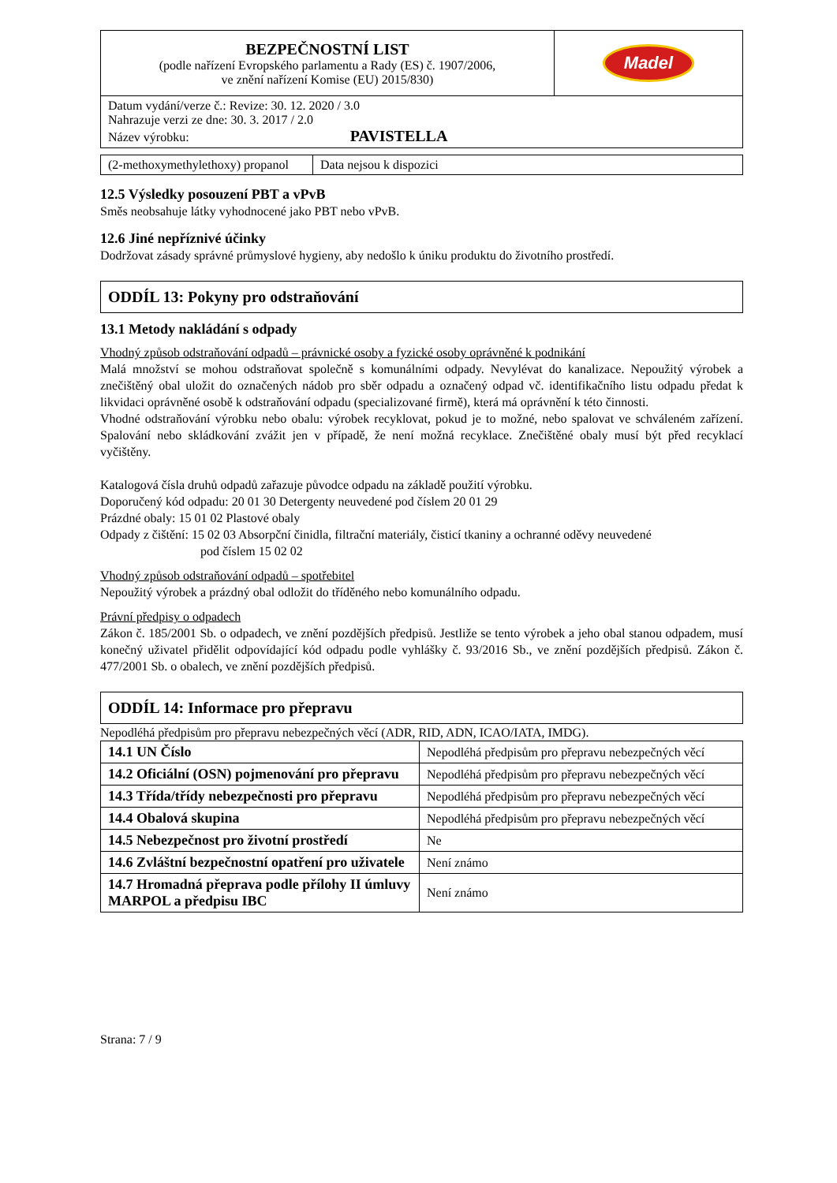| BEZPEČNOSTNÍ LIST (podle nařízení Evropského parlamentu a Rady (ES) č. 1907/2006, ve znění nařízení Komise (EU) 2015/830) | Madel |
| Datum vydání/verze č.: Revize: 30. 12. 2020 / 3.0 Nahrazuje verzi ze dne: 30. 3. 2017 / 2.0 Název výrobku: PAVISTELLA | |
| (2-methoxymethylethoxy) propanol | Data nejsou k dispozici |
12.5 Výsledky posouzení PBT a vPvB
Směs neobsahuje látky vyhodnocené jako PBT nebo vPvB.
12.6 Jiné nepříznivé účinky
Dodržovat zásady správné průmyslové hygieny, aby nedošlo k úniku produktu do životního prostředí.
ODDÍL 13: Pokyny pro odstraňování
13.1 Metody nakládání s odpady
Vhodný způsob odstraňování odpadů – právnické osoby a fyzické osoby oprávněné k podnikání
Malá množství se mohou odstraňovat společně s komunálními odpady. Nevylévat do kanalizace. Nepoužitý výrobek a znečištěný obal uložit do označených nádob pro sběr odpadu a označený odpad vč. identifikačního listu odpadu předat k likvidaci oprávněné osobě k odstraňování odpadu (specializované firmě), která má oprávnění k této činnosti.
Vhodné odstraňování výrobku nebo obalu: výrobek recyklovat, pokud je to možné, nebo spalovat ve schváleném zařízení. Spalování nebo skládkování zvážit jen v případě, že není možná recyklace. Znečištěné obaly musí být před recyklací vyčištěny.
Katalogová čísla druhů odpadů zařazuje původce odpadu na základě použití výrobku.
Doporučený kód odpadu: 20 01 30 Detergenty neuvedené pod číslem 20 01 29
Prázdné obaly: 15 01 02 Plastové obaly
Odpady z čištění: 15 02 03 Absorpční činidla, filtrační materiály, čisticí tkaniny a ochranné oděvy neuvedené
pod číslem 15 02 02
Vhodný způsob odstraňování odpadů – spotřebitel
Nepoužitý výrobek a prázdný obal odložit do tříděného nebo komunálního odpadu.
Právní předpisy o odpadech
Zákon č. 185/2001 Sb. o odpadech, ve znění pozdějších předpisů. Jestliže se tento výrobek a jeho obal stanou odpadem, musí konečný uživatel přidělit odpovídající kód odpadu podle vyhlášky č. 93/2016 Sb., ve znění pozdějších předpisů. Zákon č. 477/2001 Sb. o obalech, ve znění pozdějších předpisů.
ODDÍL 14: Informace pro přepravu
Nepodléhá předpisům pro přepravu nebezpečných věcí (ADR, RID, ADN, ICAO/IATA, IMDG).
| 14.1 UN Číslo | Nepodléhá předpisům pro přepravu nebezpečných věcí |
| 14.2 Oficiální (OSN) pojmenování pro přepravu | Nepodléhá předpisům pro přepravu nebezpečných věcí |
| 14.3 Třída/třídy nebezpečnosti pro přepravu | Nepodléhá předpisům pro přepravu nebezpečných věcí |
| 14.4 Obalová skupina | Nepodléhá předpisům pro přepravu nebezpečných věcí |
| 14.5 Nebezpečnost pro životní prostředí | Ne |
| 14.6 Zvláštní bezpečnostní opatření pro uživatele | Není známo |
| 14.7 Hromadná přeprava podle přílohy II úmluvy MARPOL a předpisu IBC | Není známo |
Strana: 7 / 9